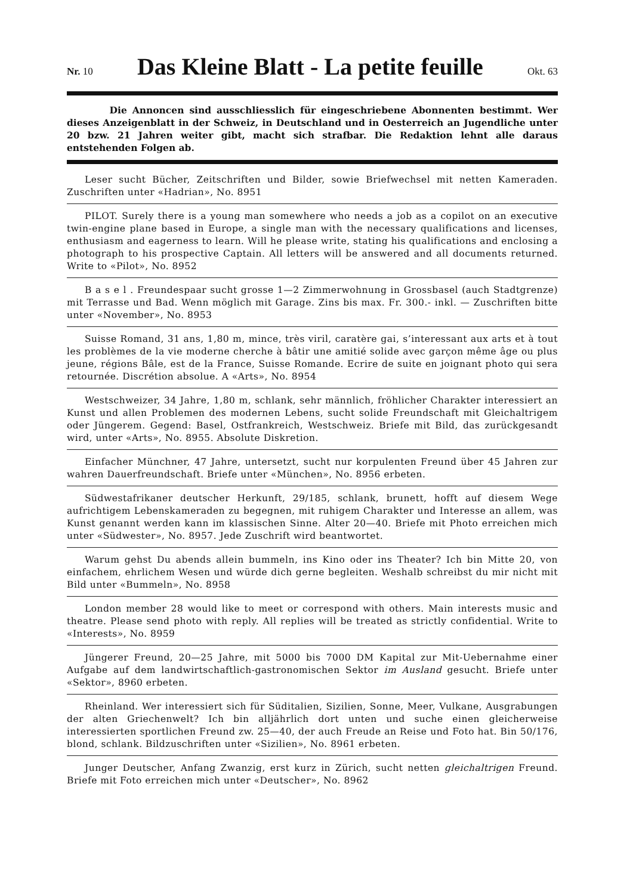Nr. 10
Das Kleine Blatt - La petite feuille
Okt. 63
Die Annoncen sind ausschliesslich für eingeschriebene Abonnenten bestimmt. Wer dieses Anzeigenblatt in der Schweiz, in Deutschland und in Oesterreich an Jugendliche unter 20 bzw. 21 Jahren weiter gibt, macht sich strafbar. Die Redaktion lehnt alle daraus entstehenden Folgen ab.
Leser sucht Bücher, Zeitschriften und Bilder, sowie Briefwechsel mit netten Kameraden. Zuschriften unter «Hadrian», No. 8951
PILOT. Surely there is a young man somewhere who needs a job as a copilot on an executive twin-engine plane based in Europe, a single man with the necessary qualifications and licenses, enthusiasm and eagerness to learn. Will he please write, stating his qualifications and enclosing a photograph to his prospective Captain. All letters will be answered and all documents returned. Write to «Pilot», No. 8952
B a s e l . Freundespaar sucht grosse 1—2 Zimmerwohnung in Grossbasel (auch Stadtgrenze) mit Terrasse und Bad. Wenn möglich mit Garage. Zins bis max. Fr. 300.- inkl. — Zuschriften bitte unter «November», No. 8953
Suisse Romand, 31 ans, 1,80 m, mince, très viril, caratère gai, s’interessant aux arts et à tout les problèmes de la vie moderne cherche à bâtir une amitié solide avec garçon même âge ou plus jeune, régions Bâle, est de la France, Suisse Romande. Ecrire de suite en joignant photo qui sera retournée. Discrétion absolue. A «Arts», No. 8954
Westschweizer, 34 Jahre, 1,80 m, schlank, sehr männlich, fröhlicher Charakter interessiert an Kunst und allen Problemen des modernen Lebens, sucht solide Freundschaft mit Gleichaltrigem oder Jüngerem. Gegend: Basel, Ostfrankreich, Westschweiz. Briefe mit Bild, das zurückgesandt wird, unter «Arts», No. 8955. Absolute Diskretion.
Einfacher Münchner, 47 Jahre, untersetzt, sucht nur korpulenten Freund über 45 Jahren zur wahren Dauerfreundschaft. Briefe unter «München», No. 8956 erbeten.
Südwestafrikaner deutscher Herkunft, 29/185, schlank, brunett, hofft auf diesem Wege aufrichtigem Lebenskameraden zu begegnen, mit ruhigem Charakter und Interesse an allem, was Kunst genannt werden kann im klassischen Sinne. Alter 20—40. Briefe mit Photo erreichen mich unter «Südwester», No. 8957. Jede Zuschrift wird beantwortet.
Warum gehst Du abends allein bummeln, ins Kino oder ins Theater? Ich bin Mitte 20, von einfachem, ehrlichem Wesen und würde dich gerne begleiten. Weshalb schreibst du mir nicht mit Bild unter «Bummeln», No. 8958
London member 28 would like to meet or correspond with others. Main interests music and theatre. Please send photo with reply. All replies will be treated as strictly confidential. Write to «Interests», No. 8959
Jüngerer Freund, 20—25 Jahre, mit 5000 bis 7000 DM Kapital zur Mit-Uebernahme einer Aufgabe auf dem landwirtschaftlich-gastronomischen Sektor im Ausland gesucht. Briefe unter «Sektor», 8960 erbeten.
Rheinland. Wer interessiert sich für Süditalien, Sizilien, Sonne, Meer, Vulkane, Ausgrabungen der alten Griechenwelt? Ich bin alljährlich dort unten und suche einen gleicherweise interessierten sportlichen Freund zw. 25—40, der auch Freude an Reise und Foto hat. Bin 50/176, blond, schlank. Bildzuschriften unter «Sizilien», No. 8961 erbeten.
Junger Deutscher, Anfang Zwanzig, erst kurz in Zürich, sucht netten gleichaltrigen Freund. Briefe mit Foto erreichen mich unter «Deutscher», No. 8962